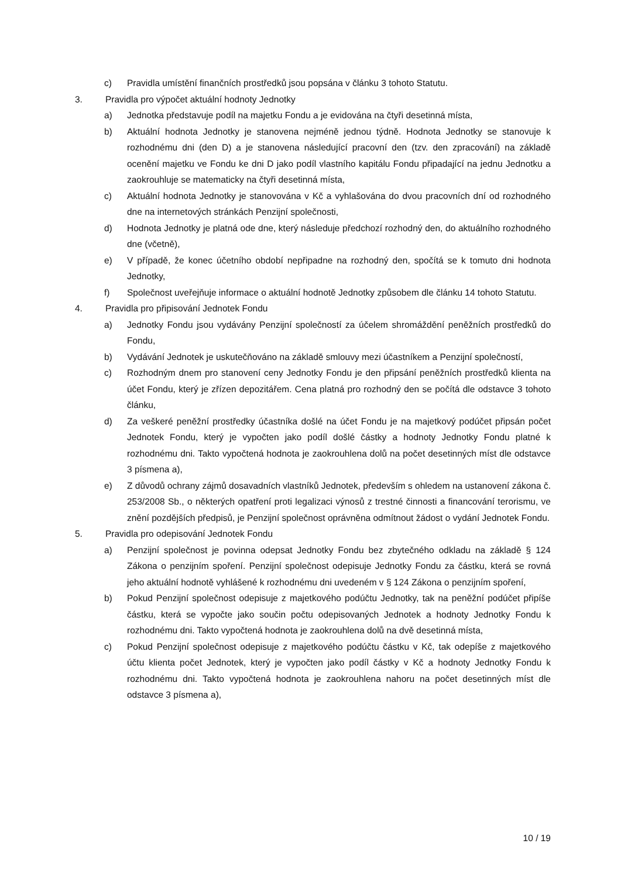c) Pravidla umístění finančních prostředků jsou popsána v článku 3 tohoto Statutu.
3. Pravidla pro výpočet aktuální hodnoty Jednotky
a) Jednotka představuje podíl na majetku Fondu a je evidována na čtyři desetinná místa,
b) Aktuální hodnota Jednotky je stanovena nejméně jednou týdně. Hodnota Jednotky se stanovuje k rozhodnému dni (den D) a je stanovena následující pracovní den (tzv. den zpracování) na základě ocenění majetku ve Fondu ke dni D jako podíl vlastního kapitálu Fondu připadající na jednu Jednotku a zaokrouhluje se matematicky na čtyři desetinná místa,
c) Aktuální hodnota Jednotky je stanovována v Kč a vyhlašována do dvou pracovních dní od rozhodného dne na internetových stránkách Penzijní společnosti,
d) Hodnota Jednotky je platná ode dne, který následuje předchozí rozhodný den, do aktuálního rozhodného dne (včetně),
e) V případě, že konec účetního období nepřipadne na rozhodný den, spočítá se k tomuto dni hodnota Jednotky,
f) Společnost uveřejňuje informace o aktuální hodnotě Jednotky způsobem dle článku 14 tohoto Statutu.
4. Pravidla pro připisování Jednotek Fondu
a) Jednotky Fondu jsou vydávány Penzijní společností za účelem shromáždění peněžních prostředků do Fondu,
b) Vydávání Jednotek je uskutečňováno na základě smlouvy mezi účastníkem a Penzijní společností,
c) Rozhodným dnem pro stanovení ceny Jednotky Fondu je den připsání peněžních prostředků klienta na účet Fondu, který je zřízen depozitářem. Cena platná pro rozhodný den se počítá dle odstavce 3 tohoto článku,
d) Za veškeré peněžní prostředky účastníka došlé na účet Fondu je na majetkový podúčet připsán počet Jednotek Fondu, který je vypočten jako podíl došlé částky a hodnoty Jednotky Fondu platné k rozhodnému dni. Takto vypočtená hodnota je zaokrouhlena dolů na počet desetinných míst dle odstavce 3 písmena a),
e) Z důvodů ochrany zájmů dosavadních vlastníků Jednotek, především s ohledem na ustanovení zákona č. 253/2008 Sb., o některých opatření proti legalizaci výnosů z trestné činnosti a financování terorismu, ve znění pozdějších předpisů, je Penzijní společnost oprávněna odmítnout žádost o vydání Jednotek Fondu.
5. Pravidla pro odepisování Jednotek Fondu
a) Penzijní společnost je povinna odepsat Jednotky Fondu bez zbytečného odkladu na základě § 124 Zákona o penzijním spoření. Penzijní společnost odepisuje Jednotky Fondu za částku, která se rovná jeho aktuální hodnotě vyhlášené k rozhodnému dni uvedeném v § 124 Zákona o penzijním spoření,
b) Pokud Penzijní společnost odepisuje z majetkového podúčtu Jednotky, tak na peněžní podúčet připíše částku, která se vypočte jako součin počtu odepisovaných Jednotek a hodnoty Jednotky Fondu k rozhodnému dni. Takto vypočtená hodnota je zaokrouhlena dolů na dvě desetinná místa,
c) Pokud Penzijní společnost odepisuje z majetkového podúčtu částku v Kč, tak odepíše z majetkového účtu klienta počet Jednotek, který je vypočten jako podíl částky v Kč a hodnoty Jednotky Fondu k rozhodnému dni. Takto vypočtená hodnota je zaokrouhlena nahoru na počet desetinných míst dle odstavce 3 písmena a),
10 / 19